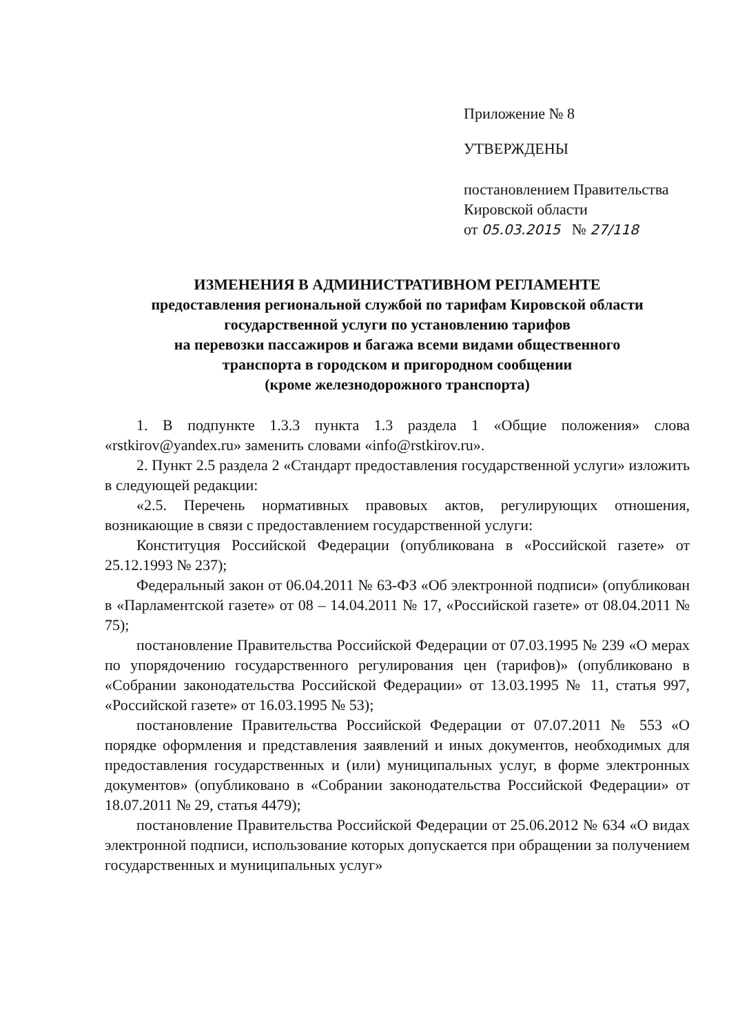Приложение № 8
УТВЕРЖДЕНЫ
постановлением Правительства
Кировской области
от 05.03.2015 № 27/118
ИЗМЕНЕНИЯ В АДМИНИСТРАТИВНОМ РЕГЛАМЕНТЕ
предоставления региональной службой по тарифам Кировской области
государственной услуги по установлению тарифов
на перевозки пассажиров и багажа всеми видами общественного
транспорта в городском и пригородном сообщении
(кроме железнодорожного транспорта)
1. В подпункте 1.3.3 пункта 1.3 раздела 1 «Общие положения» слова «rstkirov@yandex.ru» заменить словами «info@rstkirov.ru».
2. Пункт 2.5 раздела 2 «Стандарт предоставления государственной услуги» изложить в следующей редакции:
«2.5. Перечень нормативных правовых актов, регулирующих отношения, возникающие в связи с предоставлением государственной услуги:
Конституция Российской Федерации (опубликована в «Российской газете» от 25.12.1993 № 237);
Федеральный закон от 06.04.2011 № 63-ФЗ «Об электронной подписи» (опубликован в «Парламентской газете» от 08 – 14.04.2011 № 17, «Российской газете» от 08.04.2011 № 75);
постановление Правительства Российской Федерации от 07.03.1995 № 239 «О мерах по упорядочению государственного регулирования цен (тарифов)» (опубликовано в «Собрании законодательства Российской Федерации» от 13.03.1995 № 11, статья 997, «Российской газете» от 16.03.1995 № 53);
постановление Правительства Российской Федерации от 07.07.2011 № 553 «О порядке оформления и представления заявлений и иных документов, необходимых для предоставления государственных и (или) муниципальных услуг, в форме электронных документов» (опубликовано в «Собрании законодательства Российской Федерации» от 18.07.2011 № 29, статья 4479);
постановление Правительства Российской Федерации от 25.06.2012 № 634 «О видах электронной подписи, использование которых допускается при обращении за получением государственных и муниципальных услуг»